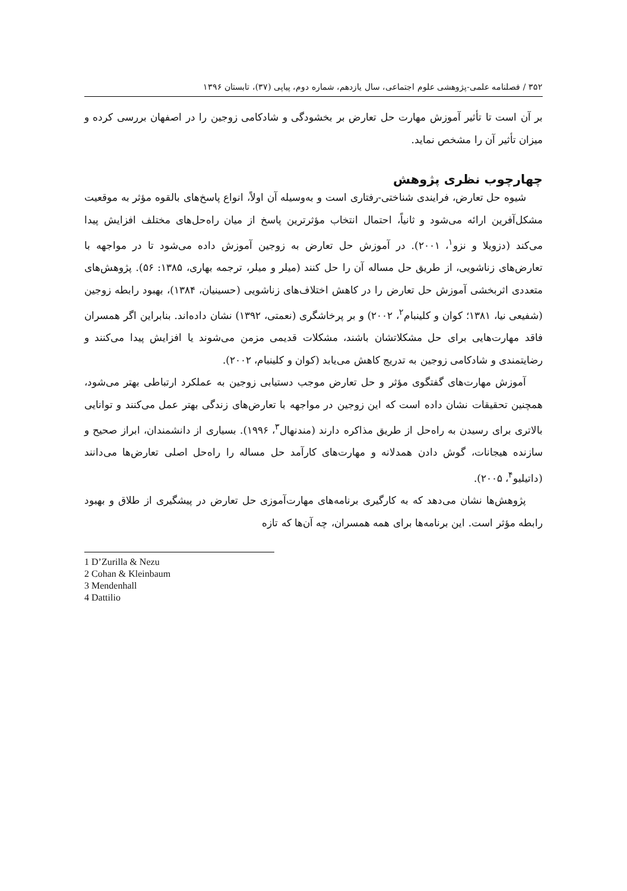۳۵۲ / فصلنامه علمی-پژوهشی علوم اجتماعی، سال یازدهم، شماره دوم، پیاپی (۳۷)، تابستان ۱۳۹۶
بر آن است تا تأثیر آموزش مهارت حل تعارض بر بخشودگی و شادکامی زوجین را در اصفهان بررسی کرده و میزان تأثیر آن را مشخص نماید.
چهارچوب نظری پژوهش
شیوه حل تعارض، فرایندی شناختی-رفتاری است و به‌وسیله آن اولاً، انواع پاسخ‌های بالقوه مؤثر به موقعیت مشکل‌آفرین ارائه می‌شود و ثانیاً، احتمال انتخاب مؤثرترین پاسخ از میان راه‌حل‌های مختلف افزایش پیدا می‌کند (دزویلا و نزو<sup>۱</sup>، ۲۰۰۱). در آموزش حل تعارض به زوجین آموزش داده می‌شود تا در مواجهه با تعارض‌های زناشویی، از طریق حل مساله آن را حل کنند (میلر و میلر، ترجمه بهاری، ۱۳۸۵: ۵۶). پژوهش‌های متعددی اثربخشی آموزش حل تعارض را در کاهش اختلاف‌های زناشویی (حسینیان، ۱۳۸۴)، بهبود رابطه زوجین (شفیعی نیا، ۱۳۸۱؛ کوان و کلینبام<sup>۲</sup>، ۲۰۰۲) و بر پرخاشگری (نعمتی، ۱۳۹۲) نشان داده‌اند. بنابراین اگر همسران فاقد مهارت‌هایی برای حل مشکلاتشان باشند، مشکلات قدیمی مزمن می‌شوند یا افزایش پیدا می‌کنند و رضایتمندی و شادکامی زوجین به تدریج کاهش می‌یابد (کوان و کلینبام، ۲۰۰۲).
آموزش مهارت‌های گفتگوی مؤثر و حل تعارض موجب دستیابی زوجین به عملکرد ارتباطی بهتر می‌شود، همچنین تحقیقات نشان داده است که این زوجین در مواجهه با تعارض‌های زندگی بهتر عمل می‌کنند و توانایی بالاتری برای رسیدن به راه‌حل از طریق مذاکره دارند (مندنهال<sup>۳</sup>، ۱۹۹۶). بسیاری از دانشمندان، ابراز صحیح و سازنده هیجانات، گوش دادن همدلانه و مهارت‌های کارآمد حل مساله را راه‌حل اصلی تعارض‌ها می‌دانند (داتیلیو<sup>۴</sup>، ۲۰۰۵).
پژوهش‌ها نشان می‌دهد که به کارگیری برنامه‌های مهارت‌آموزی حل تعارض در پیشگیری از طلاق و بهبود رابطه مؤثر است. این برنامه‌ها برای همه همسران، چه آن‌ها که تازه
1 D’Zurilla & Nezu
2 Cohan & Kleinbaum
3 Mendenhall
4 Dattilio